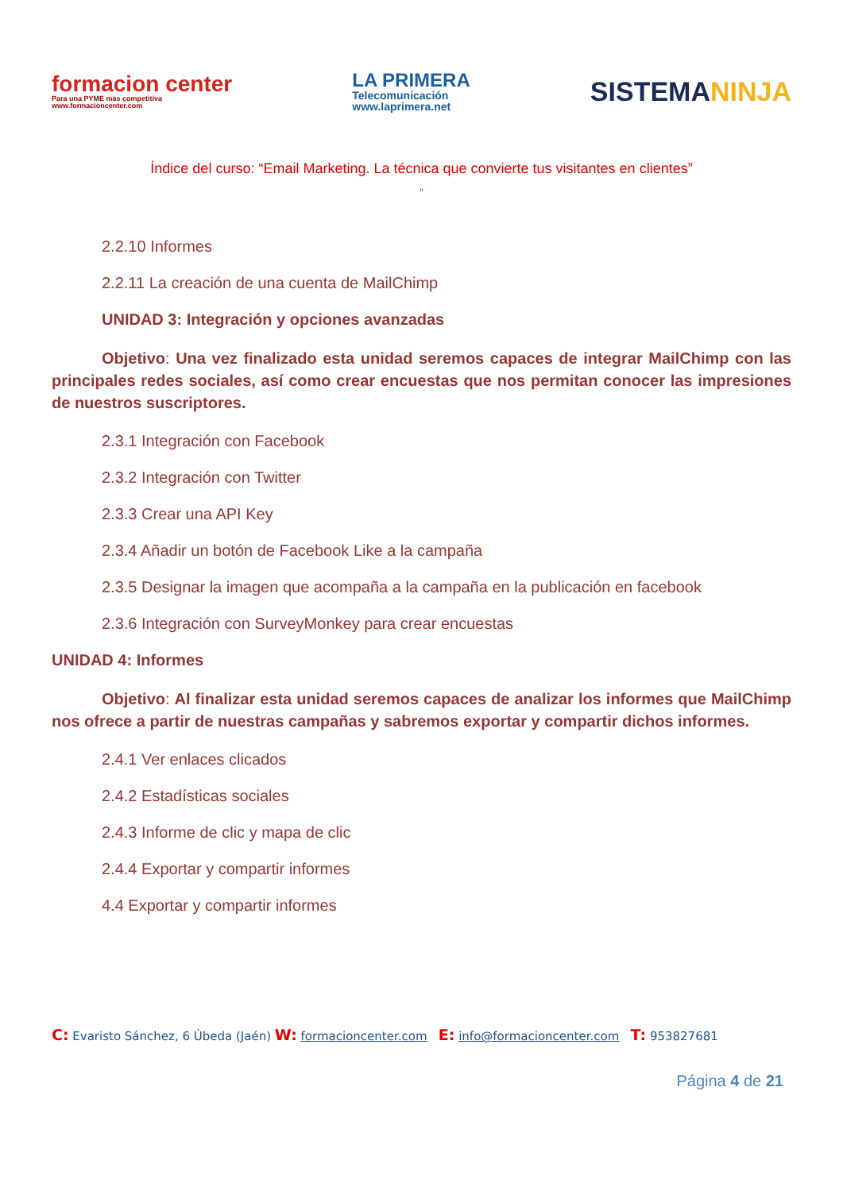formacion center
Para una PYME más competitiva
www.formacioncenter.com
LA PRIMERA
Telecomunicación
www.laprimera.net
SISTEMANINJA
Índice del curso: “Email Marketing. La técnica que convierte tus visitantes en clientes”
”
2.2.10 Informes
2.2.11 La creación de una cuenta de MailChimp
UNIDAD 3: Integración y opciones avanzadas
Objetivo: Una vez finalizado esta unidad seremos capaces de integrar MailChimp con las principales redes sociales, así como crear encuestas que nos permitan conocer las impresiones de nuestros suscriptores.
2.3.1 Integración con Facebook
2.3.2 Integración con Twitter
2.3.3 Crear una API Key
2.3.4 Añadir un botón de Facebook Like a la campaña
2.3.5 Designar la imagen que acompaña a la campaña en la publicación en facebook
2.3.6 Integración con SurveyMonkey para crear encuestas
UNIDAD 4: Informes
Objetivo: Al finalizar esta unidad seremos capaces de analizar los informes que MailChimp nos ofrece a partir de nuestras campañas y sabremos exportar y compartir dichos informes.
2.4.1 Ver enlaces clicados
2.4.2 Estadísticas sociales
2.4.3 Informe de clic y mapa de clic
2.4.4 Exportar y compartir informes
4.4 Exportar y compartir informes
C: Evaristo Sánchez, 6 Úbeda (Jaén) W: formacioncenter.com E: info@formacioncenter.com T: 953827681
Página 4 de 21